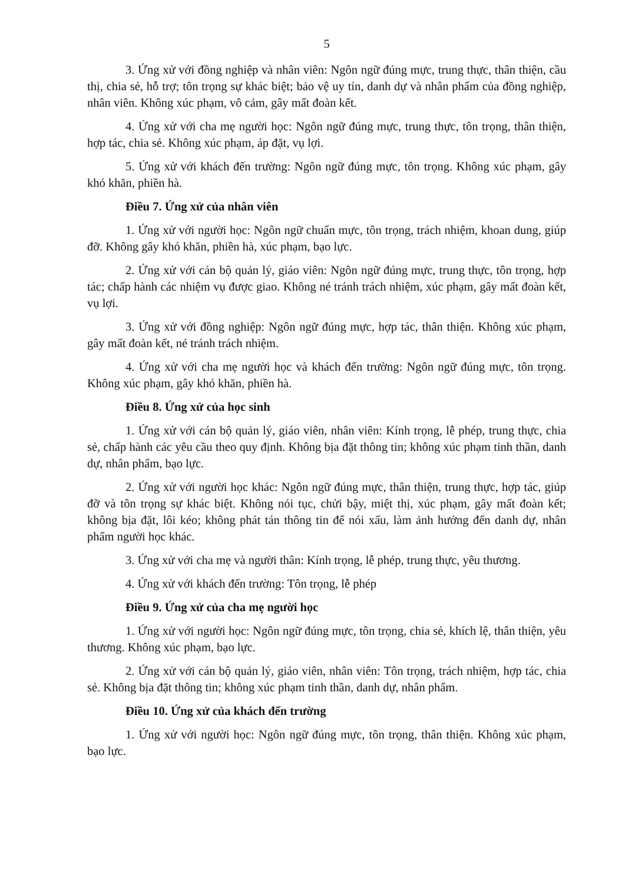5
3. Ứng xử với đồng nghiệp và nhân viên: Ngôn ngữ đúng mực, trung thực, thân thiện, cầu thị, chia sẻ, hỗ trợ; tôn trọng sự khác biệt; bảo vệ uy tín, danh dự và nhân phẩm của đồng nghiệp, nhân viên. Không xúc phạm, vô cảm, gây mất đoàn kết.
4. Ứng xử với cha mẹ người học: Ngôn ngữ đúng mực, trung thực, tôn trọng, thân thiện, hợp tác, chia sẻ. Không xúc phạm, áp đặt, vụ lợi.
5. Ứng xử với khách đến trường: Ngôn ngữ đúng mực, tôn trọng. Không xúc phạm, gây khó khăn, phiền hà.
Điều 7. Ứng xử của nhân viên
1. Ứng xử với người học: Ngôn ngữ chuẩn mực, tôn trọng, trách nhiệm, khoan dung, giúp đỡ. Không gây khó khăn, phiền hà, xúc phạm, bạo lực.
2. Ứng xử với cán bộ quản lý, giáo viên: Ngôn ngữ đúng mực, trung thực, tôn trọng, hợp tác; chấp hành các nhiệm vụ được giao. Không né tránh trách nhiệm, xúc phạm, gây mất đoàn kết, vụ lợi.
3. Ứng xử với đồng nghiệp: Ngôn ngữ đúng mực, hợp tác, thân thiện. Không xúc phạm, gây mất đoàn kết, né tránh trách nhiệm.
4. Ứng xử với cha mẹ người học và khách đến trường: Ngôn ngữ đúng mực, tôn trọng. Không xúc phạm, gây khó khăn, phiền hà.
Điều 8. Ứng xử của học sinh
1. Ứng xử với cán bộ quản lý, giáo viên, nhân viên: Kính trọng, lễ phép, trung thực, chia sẻ, chấp hành các yêu cầu theo quy định. Không bịa đặt thông tin; không xúc phạm tinh thần, danh dự, nhân phẩm, bạo lực.
2. Ứng xử với người học khác: Ngôn ngữ đúng mực, thân thiện, trung thực, hợp tác, giúp đỡ và tôn trọng sự khác biệt. Không nói tục, chửi bậy, miệt thị, xúc phạm, gây mất đoàn kết; không bịa đặt, lôi kéo; không phát tán thông tin để nói xấu, làm ảnh hưởng đến danh dự, nhân phẩm người học khác.
3. Ứng xử với cha mẹ và người thân: Kính trọng, lễ phép, trung thực, yêu thương.
4. Ứng xử với khách đến trường: Tôn trọng, lễ phép
Điều 9. Ứng xử của cha mẹ người học
1. Ứng xử với người học: Ngôn ngữ đúng mực, tôn trọng, chia sẻ, khích lệ, thân thiện, yêu thương. Không xúc phạm, bạo lực.
2. Ứng xử với cán bộ quản lý, giáo viên, nhân viên: Tôn trọng, trách nhiệm, hợp tác, chia sẻ. Không bịa đặt thông tin; không xúc phạm tinh thần, danh dự, nhân phẩm.
Điều 10. Ứng xử của khách đến trường
1. Ứng xử với người học: Ngôn ngữ đúng mực, tôn trọng, thân thiện. Không xúc phạm, bạo lực.